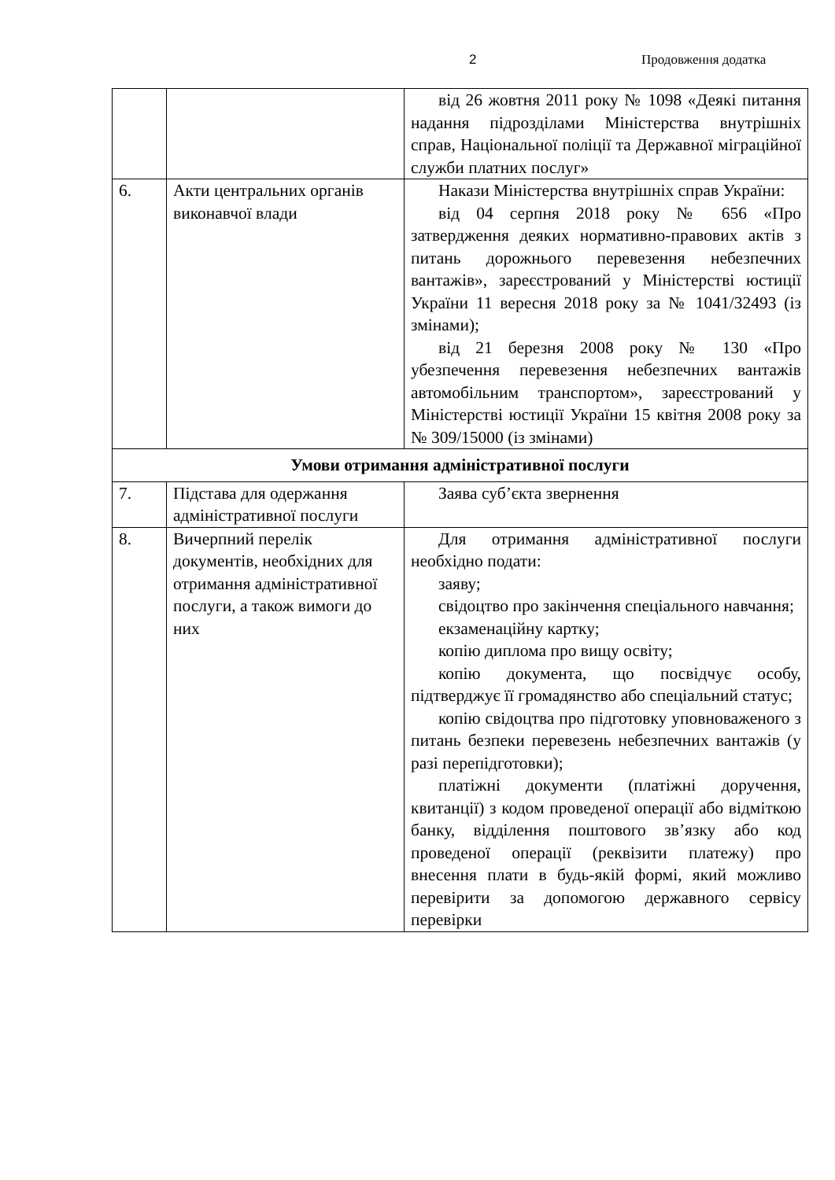2 Продовження додатка
| | | від 26 жовтня 2011 року № 1098 «Деякі питання надання підрозділами Міністерства внутрішніх справ, Національної поліції та Державної міграційної служби платних послуг» |
| 6. | Акти центральних органів виконавчої влади | Накази Міністерства внутрішніх справ України: від 04 серпня 2018 року № 656 «Про затвердження деяких нормативно-правових актів з питань дорожнього перевезення небезпечних вантажів», зареєстрований у Міністерстві юстиції України 11 вересня 2018 року за № 1041/32493 (із змінами); від 21 березня 2008 року № 130 «Про убезпечення перевезення небезпечних вантажів автомобільним транспортом», зареєстрований у Міністерстві юстиції України 15 квітня 2008 року за № 309/15000 (із змінами) |
| Умови отримання адміністративної послуги | | |
| 7. | Підстава для одержання адміністративної послуги | Заява суб’єкта звернення |
| 8. | Вичерпний перелік документів, необхідних для отримання адміністративної послуги, а також вимоги до них | Для отримання адміністративної послуги необхідно подати: заяву; свідоцтво про закінчення спеціального навчання; екзаменаційну картку; копію диплома про вищу освіту; копію документа, що посвідчує особу, підтверджує її громадянство або спеціальний статус; копію свідоцтва про підготовку уповноваженого з питань безпеки перевезень небезпечних вантажів (у разі перепідготовки); платіжні документи (платіжні доручення, квитанції) з кодом проведеної операції або відміткою банку, відділення поштового зв’язку або код проведеної операції (реквізити платежу) про внесення плати в будь-якій формі, який можливо перевірити за допомогою державного сервісу перевірки |